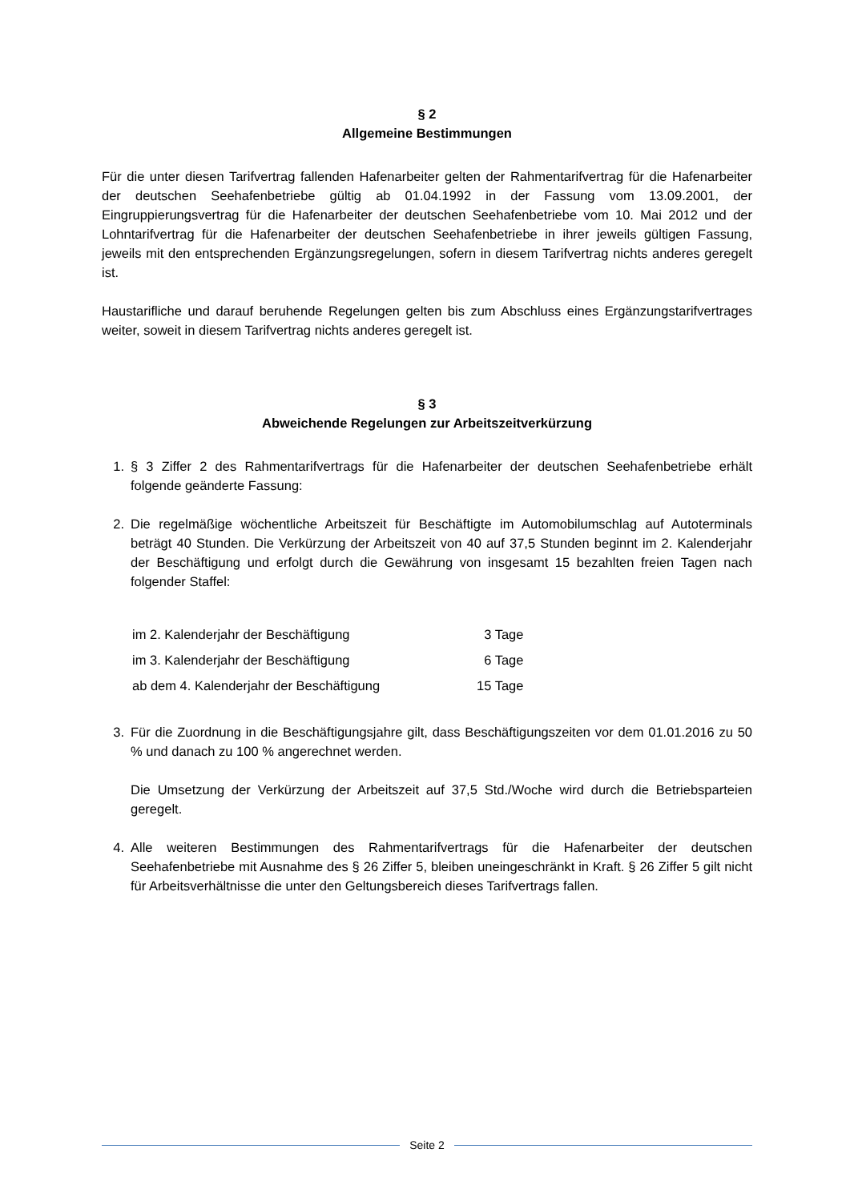§ 2
Allgemeine Bestimmungen
Für die unter diesen Tarifvertrag fallenden Hafenarbeiter gelten der Rahmentarifvertrag für die Hafenarbeiter der deutschen Seehafenbetriebe gültig ab 01.04.1992 in der Fassung vom 13.09.2001, der Eingruppierungsvertrag für die Hafenarbeiter der deutschen Seehafenbetriebe vom 10. Mai 2012 und der Lohntarifvertrag für die Hafenarbeiter der deutschen Seehafenbetriebe in ihrer jeweils gültigen Fassung, jeweils mit den entsprechenden Ergänzungsregelungen, sofern in diesem Tarifvertrag nichts anderes geregelt ist.
Haustarifliche und darauf beruhende Regelungen gelten bis zum Abschluss eines Ergänzungstarifvertrages weiter, soweit in diesem Tarifvertrag nichts anderes geregelt ist.
§ 3
Abweichende Regelungen zur Arbeitszeitverkürzung
1. § 3 Ziffer 2 des Rahmentarifvertrags für die Hafenarbeiter der deutschen Seehafenbetriebe erhält folgende geänderte Fassung:
2. Die regelmäßige wöchentliche Arbeitszeit für Beschäftigte im Automobilumschlag auf Autoterminals beträgt 40 Stunden. Die Verkürzung der Arbeitszeit von 40 auf 37,5 Stunden beginnt im 2. Kalenderjahr der Beschäftigung und erfolgt durch die Gewährung von insgesamt 15 bezahlten freien Tagen nach folgender Staffel:
| im 2. Kalenderjahr der Beschäftigung | 3 Tage |
| im 3. Kalenderjahr der Beschäftigung | 6 Tage |
| ab dem 4. Kalenderjahr der Beschäftigung | 15 Tage |
3. Für die Zuordnung in die Beschäftigungsjahre gilt, dass Beschäftigungszeiten vor dem 01.01.2016 zu 50 % und danach zu 100 % angerechnet werden.
Die Umsetzung der Verkürzung der Arbeitszeit auf 37,5 Std./Woche wird durch die Betriebsparteien geregelt.
4. Alle weiteren Bestimmungen des Rahmentarifvertrags für die Hafenarbeiter der deutschen Seehafenbetriebe mit Ausnahme des § 26 Ziffer 5, bleiben uneingeschränkt in Kraft. § 26 Ziffer 5 gilt nicht für Arbeitsverhältnisse die unter den Geltungsbereich dieses Tarifvertrags fallen.
Seite 2